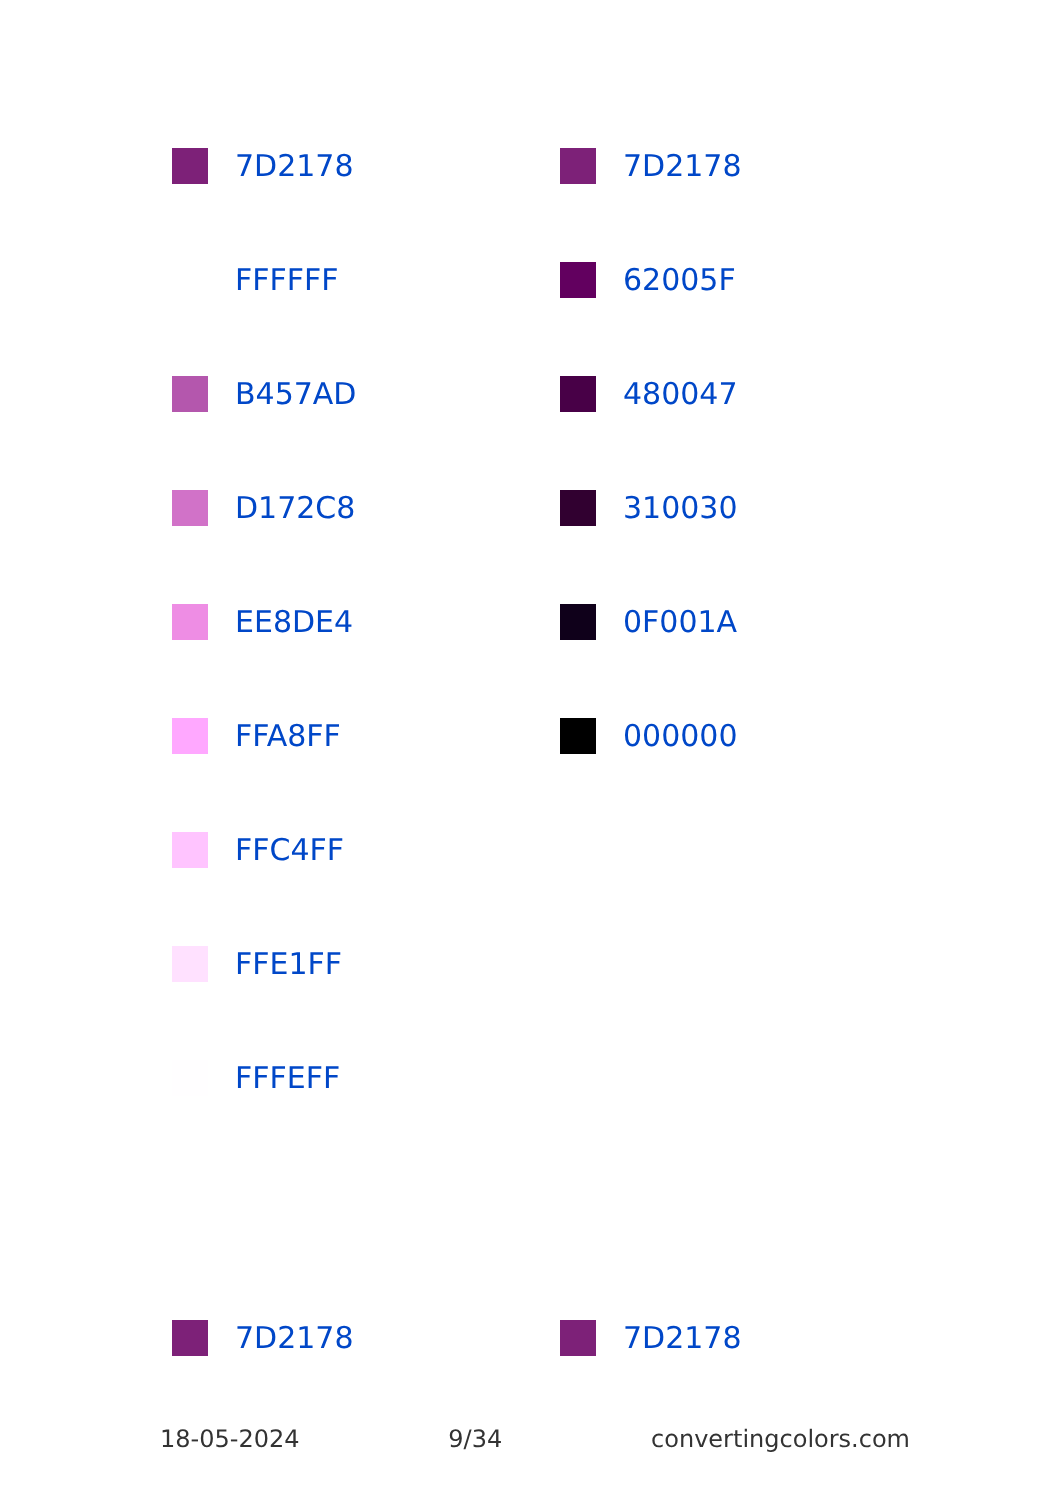7D2178
FFFFFF
B457AD
D172C8
EE8DE4
FFA8FF
FFC4FF
FFE1FF
FFFEFF
7D2178
62005F
480047
310030
0F001A
000000
7D2178 7D2178
18-05-2024 9/34 convertingcolors.com